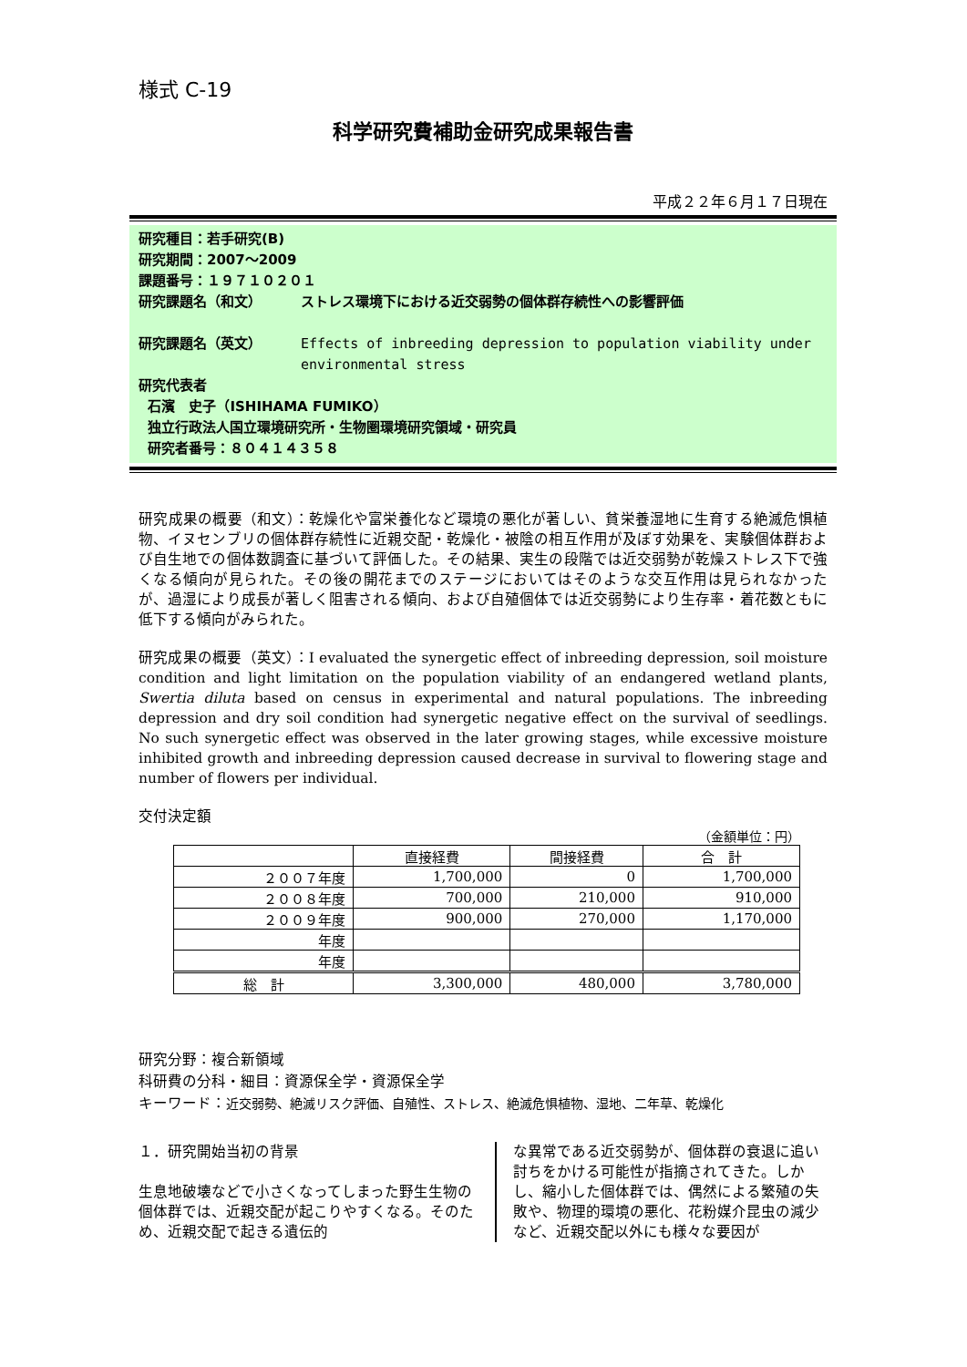様式 C-19
科学研究費補助金研究成果報告書
平成２２年６月１７日現在
研究種目：若手研究(B)
研究期間：2007～2009
課題番号：１９７１０２０１
研究課題名（和文） ストレス環境下における近交弱勢の個体群存続性への影響評価
研究課題名（英文） Effects of inbreeding depression to population viability under environmental stress
研究代表者
石濱　史子（ISHIHAMA FUMIKO）
独立行政法人国立環境研究所・生物圏環境研究領域・研究員
研究者番号：８０４１４３５８
研究成果の概要（和文）：乾燥化や富栄養化など環境の悪化が著しい、貧栄養湿地に生育する絶滅危惧植物、イヌセンブリの個体群存続性に近親交配・乾燥化・被陰の相互作用が及ぼす効果を、実験個体群および自生地での個体数調査に基づいて評価した。その結果、実生の段階では近交弱勢が乾燥ストレス下で強くなる傾向が見られた。その後の開花までのステージにおいてはそのような交互作用は見られなかったが、過湿により成長が著しく阻害される傾向、および自殖個体では近交弱勢により生存率・着花数ともに低下する傾向がみられた。
研究成果の概要（英文）：I evaluated the synergetic effect of inbreeding depression, soil moisture condition and light limitation on the population viability of an endangered wetland plants, Swertia diluta based on census in experimental and natural populations. The inbreeding depression and dry soil condition had synergetic negative effect on the survival of seedlings. No such synergetic effect was observed in the later growing stages, while excessive moisture inhibited growth and inbreeding depression caused decrease in survival to flowering stage and number of flowers per individual.
交付決定額
（金額単位：円）
| | 直接経費 | 間接経費 | 合 計 |
| --- | --- | --- | --- |
| ２００７年度 | 1,700,000 | 0 | 1,700,000 |
| ２００８年度 | 700,000 | 210,000 | 910,000 |
| ２００９年度 | 900,000 | 270,000 | 1,170,000 |
| 年度 | | | |
| 年度 | | | |
| 総 計 | 3,300,000 | 480,000 | 3,780,000 |
研究分野：複合新領域
科研費の分科・細目：資源保全学・資源保全学
キーワード：近交弱勢、絶滅リスク評価、自殖性、ストレス、絶滅危惧植物、湿地、二年草、乾燥化
１．研究開始当初の背景
生息地破壊などで小さくなってしまった野生生物の個体群では、近親交配が起こりやすくなる。そのため、近親交配で起きる遺伝的
な異常である近交弱勢が、個体群の衰退に追い討ちをかける可能性が指摘されてきた。しかし、縮小した個体群では、偶然による繁殖の失敗や、物理的環境の悪化、花粉媒介昆虫の減少など、近親交配以外にも様々な要因が